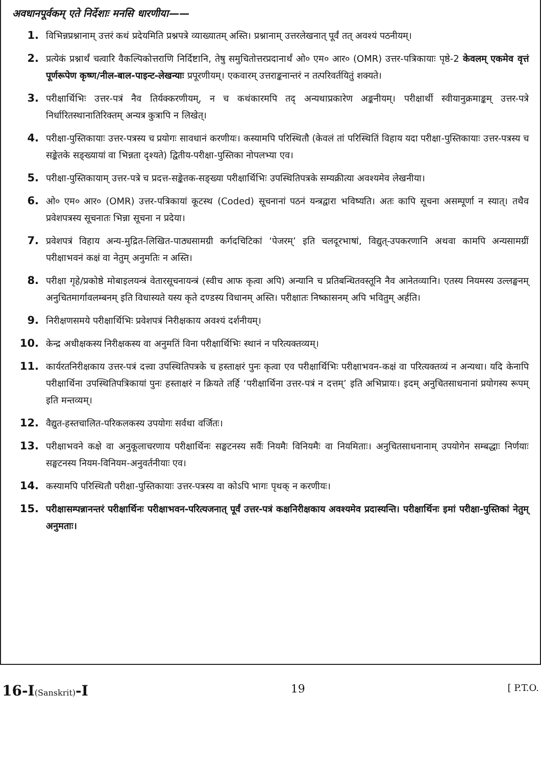अवधानपूर्वकम् एते निर्देशाः मनसि धारणीया——
1. विभिन्नप्रश्नानाम् उत्तरं कथं प्रदेयमिति प्रश्नपत्रे व्याख्यातम् अस्ति। प्रश्नानाम् उत्तरलेखनात् पूर्वं तत् अवश्यं पठनीयम्।
2. प्रत्येकं प्रश्नार्थं चत्वारि वैकल्पिकोत्तराणि निर्दिष्टानि, तेषु समुचितोत्तरप्रदानार्थं ओ० एम० आर० (OMR) उत्तर-पत्रिकायाः पृष्ठे-2 केवलम् एकमेव वृत्तं पूर्णरूपेण कृष्ण/नील-बाल-पाइन्ट-लेखन्याः प्रपूरणीयम्। एकवारम् उत्तराङ्कनान्तरं न तत्परिवर्तयितुं शक्यते।
3. परीक्षार्थिभिः उत्तर-पत्रं नैव तिर्यक्करणीयम्, न च कथंकारमपि तद् अन्यथाप्रकारेण अङ्कनीयम्। परीक्षार्थी स्वीयानुक्रमाङ्कम् उत्तर-पत्रे निर्धारितस्थानातिरिक्तम् अन्यत्र कुत्रापि न लिखेत्।
4. परीक्षा-पुस्तिकायाः उत्तर-पत्रस्य च प्रयोगः सावधानं करणीयः। कस्यामपि परिस्थितौ (केवलं तां परिस्थितिं विहाय यदा परीक्षा-पुस्तिकायाः उत्तर-पत्रस्य च सङ्केतके सङ्ख्यायां वा भिन्नता दृश्यते) द्वितीय-परीक्षा-पुस्तिका नोपलभ्या एव।
5. परीक्षा-पुस्तिकायाम् उत्तर-पत्रे च प्रदत्त-सङ्केतक-सङ्ख्या परीक्षार्थिभिः उपस्थितिपत्रके सम्यक्रीत्या अवश्यमेव लेखनीया।
6. ओ० एम० आर० (OMR) उत्तर-पत्रिकायां कूटस्थ (Coded) सूचनानां पठनं यन्त्रद्वारा भविष्यति। अतः कापि सूचना असम्पूर्णा न स्यात्। तथैव प्रवेशपत्रस्य सूचनातः भिन्ना सूचना न प्रदेया।
7. प्रवेशपत्रं विहाय अन्य-मुद्रित-लिखित-पाठ्यसामग्री कर्गदचिटिकां ‘पेजरम्’ इति चलदूरभाषां, विद्युत्-उपकरणानि अथवा कामपि अन्यसामग्रीं परीक्षाभवनं कक्षं वा नेतुम् अनुमतिः न अस्ति।
8. परीक्षा गृहे/प्रकोष्ठे मोबाइलयन्त्रं वेतारसूचनायन्त्रं (स्वीच आफ कृत्वा अपि) अन्यानि च प्रतिबन्धितवस्तूनि नैव आनेतव्यानि। एतस्य नियमस्य उल्लङ्घनम् अनुचितमार्गावलम्बनम् इति विधास्यते यस्य कृते दण्डस्य विधानम् अस्ति। परीक्षातः निष्कासनम् अपि भवितुम् अर्हति।
9. निरीक्षणसमये परीक्षार्थिभिः प्रवेशपत्रं निरीक्षकाय अवश्यं दर्शनीयम्।
10. केन्द्र अधीक्षकस्य निरीक्षकस्य वा अनुमतिं विना परीक्षार्थिभिः स्थानं न परित्यक्तव्यम्।
11. कार्यरतनिरीक्षकाय उत्तर-पत्रं दत्त्वा उपस्थितिपत्रके च हस्ताक्षरं पुनः कृत्वा एव परीक्षार्थिभिः परीक्षाभवन-कक्षं वा परित्यक्तव्यं न अन्यथा। यदि केनापि परीक्षार्थिना उपस्थितिपत्रिकायां पुनः हस्ताक्षरं न क्रियते तर्हि ‘परीक्षार्थिना उत्तर-पत्रं न दत्तम्’ इति अभिप्रायः। इदम् अनुचितसाधनानां प्रयोगस्य रूपम् इति मन्तव्यम्।
12. वैद्युत-हस्तचालित-परिकलकस्य उपयोगः सर्वथा वर्जितः।
13. परीक्षाभवने कक्षे वा अनुकूलाचरणाय परीक्षार्थिनः सङ्घटनस्य सर्वैः नियमैः विनियमैः वा नियमिताः। अनुचितसाधनानाम् उपयोगेन सम्बद्धाः निर्णयाः सङ्घटनस्य नियम-विनियम-अनुवर्तनीयाः एव।
14. कस्यामपि परिस्थितौ परीक्षा-पुस्तिकायाः उत्तर-पत्रस्य वा कोऽपि भागः पृथक् न करणीयः।
15. परीक्षासम्पन्नानन्तरं परीक्षार्थिनः परीक्षाभवन-परित्यजनात् पूर्वं उत्तर-पत्रं कक्षनिरीक्षकाय अवश्यमेव प्रदास्यन्ति। परीक्षार्थिनः इमां परीक्षा-पुस्तिकां नेतुम् अनुमताः।
16-I(Sanskrit)-I 19 [ P.T.O.